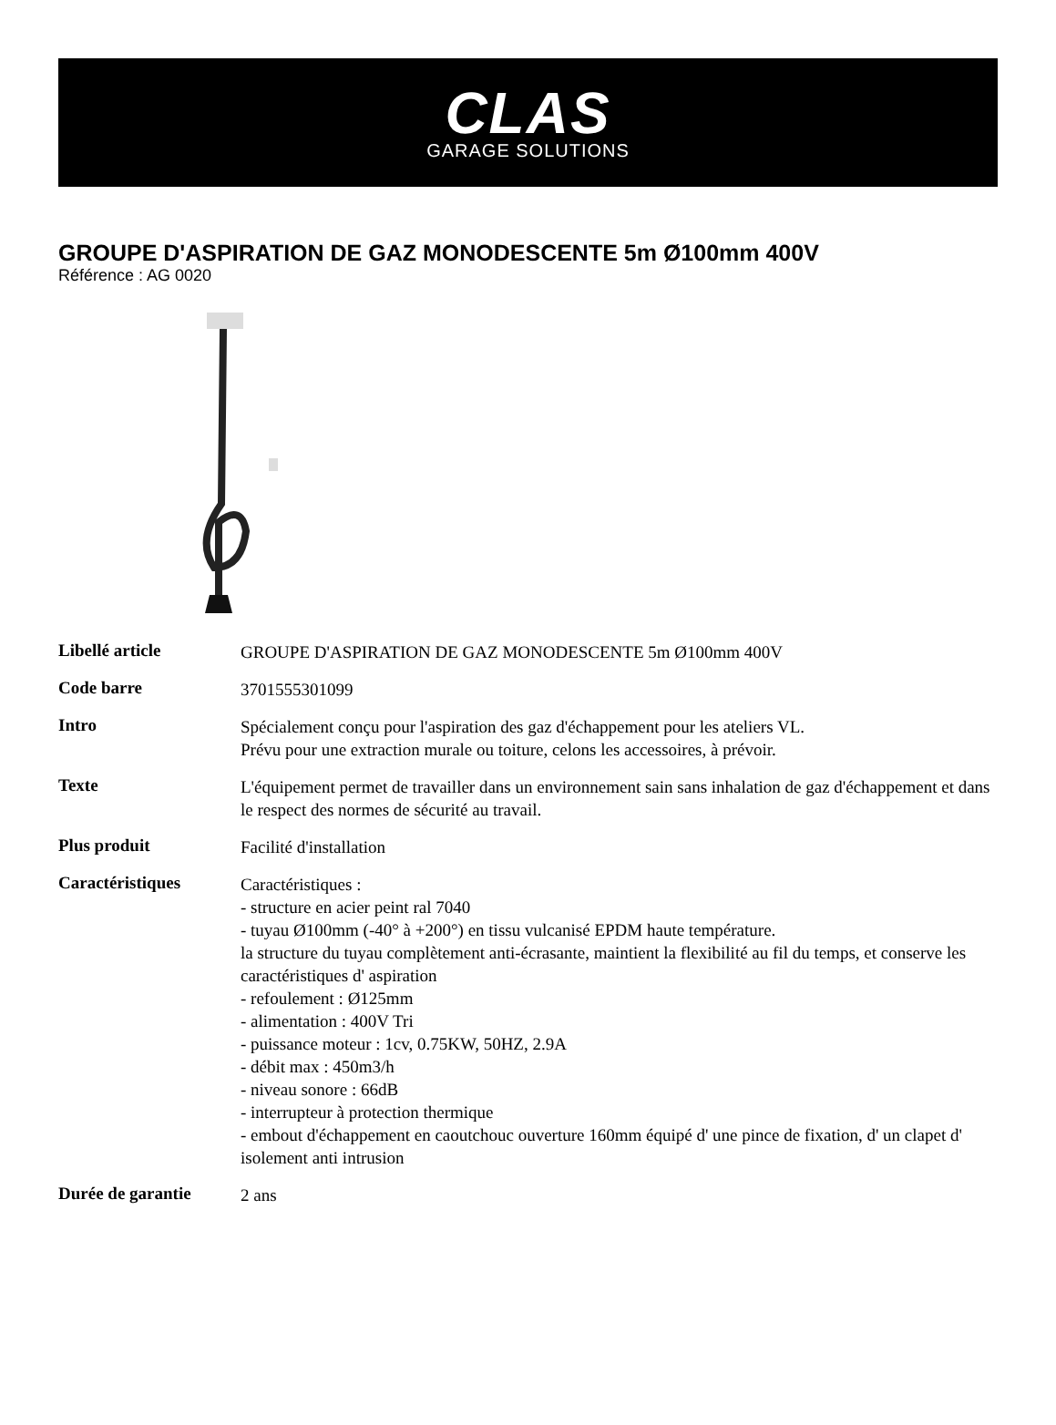CLAS
GARAGE SOLUTIONS
GROUPE D'ASPIRATION DE GAZ MONODESCENTE 5m Ø100mm 400V
Référence : AG 0020
| Libellé article | GROUPE D'ASPIRATION DE GAZ MONODESCENTE 5m Ø100mm 400V |
| Code barre | 3701555301099 |
| Intro | Spécialement conçu pour l'aspiration des gaz d'échappement pour les ateliers VL. Prévu pour une extraction murale ou toiture, celons les accessoires, à prévoir. |
| Texte | L'équipement permet de travailler dans un environnement sain sans inhalation de gaz d'échappement et dans le respect des normes de sécurité au travail. |
| Plus produit | Facilité d'installation |
| Caractéristiques | Caractéristiques : - structure en acier peint ral 7040 - tuyau Ø100mm (-40° à +200°) en tissu vulcanisé EPDM haute température. la structure du tuyau complètement anti-écrasante, maintient la flexibilité au fil du temps, et conserve les caractéristiques d' aspiration - refoulement : Ø125mm - alimentation : 400V Tri - puissance moteur : 1cv, 0.75KW, 50HZ, 2.9A - débit max : 450m3/h - niveau sonore : 66dB - interrupteur à protection thermique - embout d'échappement en caoutchouc ouverture 160mm équipé d' une pince de fixation, d' un clapet d' isolement anti intrusion |
| Durée de garantie | 2 ans |